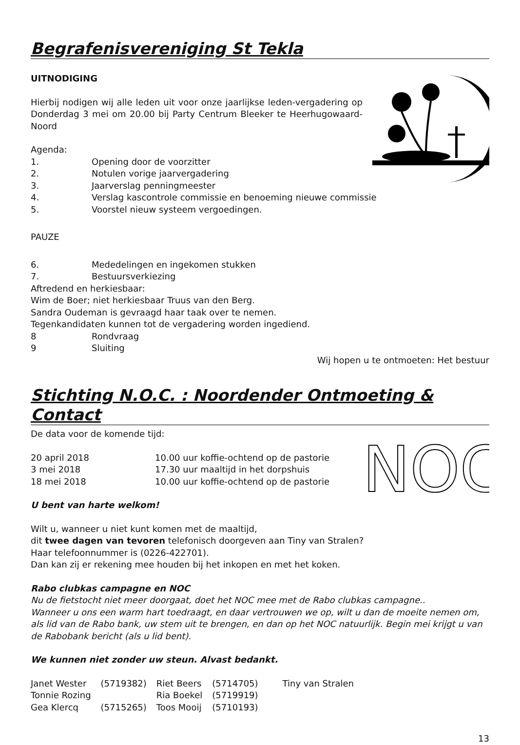Begrafenisvereniging St Tekla
UITNODIGING
Hierbij nodigen wij alle leden uit voor onze jaarlijkse leden-vergadering op Donderdag 3 mei om 20.00 bij Party Centrum Bleeker te Heerhugowaard-Noord
Agenda:
1. Opening door de voorzitter
2. Notulen vorige jaarvergadering
3. Jaarverslag penningmeester
4. Verslag kascontrole commissie en benoeming nieuwe commissie
5. Voorstel nieuw systeem vergoedingen.
PAUZE
6. Mededelingen en ingekomen stukken
7. Bestuursverkiezing
Aftredend en herkiesbaar:
Wim de Boer; niet herkiesbaar Truus van den Berg.
Sandra Oudeman is gevraagd haar taak over te nemen.
Tegenkandidaten kunnen tot de vergadering worden ingediend.
8 Rondvraag
9 Sluiting
Wij hopen u te ontmoeten: Het bestuur
Stichting N.O.C. : Noordender Ontmoeting & Contact
NOC
De data voor de komende tijd:
20 april 2018 10.00 uur koffie-ochtend op de pastorie
3 mei 2018 17.30 uur maaltijd in het dorpshuis
18 mei 2018 10.00 uur koffie-ochtend op de pastorie
U bent van harte welkom!
Wilt u, wanneer u niet kunt komen met de maaltijd,
dit twee dagen van tevoren telefonisch doorgeven aan Tiny van Stralen?
Haar telefoonnummer is (0226-422701).
Dan kan zij er rekening mee houden bij het inkopen en met het koken.
Rabo clubkas campagne en NOC
Nu de fietstocht niet meer doorgaat, doet het NOC mee met de Rabo clubkas campagne..
Wanneer u ons een warm hart toedraagt, en daar vertrouwen we op, wilt u dan de moeite nemen om, als lid van de Rabo bank, uw stem uit te brengen, en dan op het NOC natuurlijk. Begin mei krijgt u van de Rabobank bericht (als u lid bent).
We kunnen niet zonder uw steun. Alvast bedankt.
| Janet Wester | (5719382) | Riet Beers | (5714705) | Tiny van Stralen |
| Tonnie Rozing | | Ria Boekel | (5719919) | |
| Gea Klercq | (5715265) | Toos Mooij | (5710193) | |
13